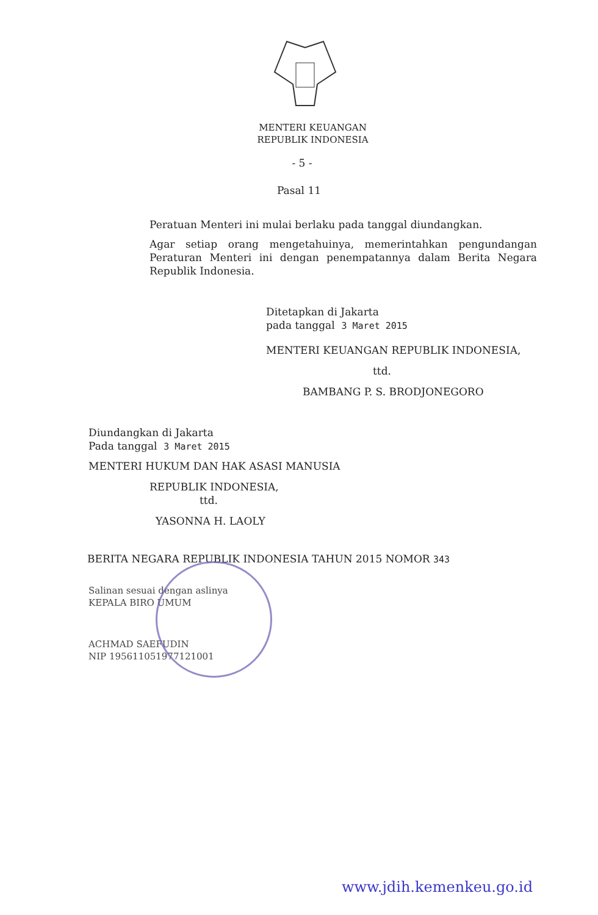MENTERI KEUANGAN
REPUBLIK INDONESIA
- 5 -
Pasal 11
Peratuan Menteri ini mulai berlaku pada tanggal diundangkan.
Agar setiap orang mengetahuinya, memerintahkan pengundangan Peraturan Menteri ini dengan penempatannya dalam Berita Negara Republik Indonesia.
Ditetapkan di Jakarta
pada tanggal 3 Maret 2015
MENTERI KEUANGAN REPUBLIK INDONESIA,
ttd.
BAMBANG P. S. BRODJONEGORO
Diundangkan di Jakarta
Pada tanggal 3 Maret 2015
MENTERI HUKUM DAN HAK ASASI MANUSIA
REPUBLIK INDONESIA,
ttd.
YASONNA H. LAOLY
BERITA NEGARA REPUBLIK INDONESIA TAHUN 2015 NOMOR 343
Salinan sesuai dengan aslinya
KEPALA BIRO UMUM
ACHMAD SAEFUDIN
NIP 195611051977121001
www.jdih.kemenkeu.go.id